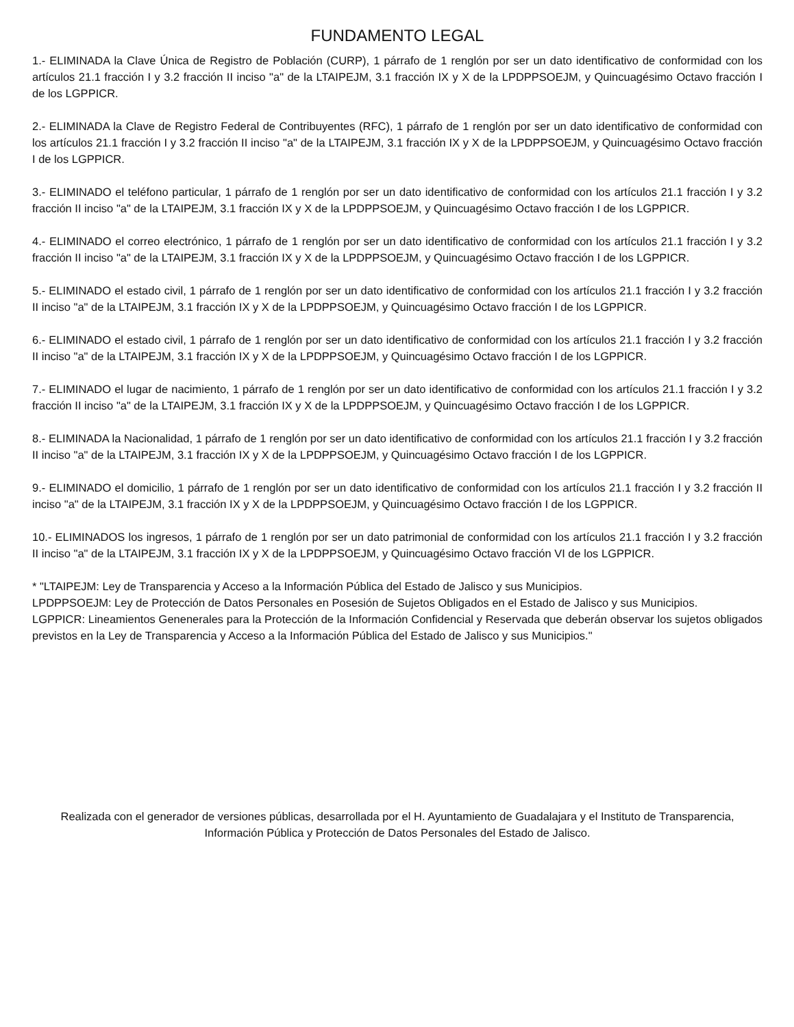FUNDAMENTO LEGAL
1.- ELIMINADA la Clave Única de Registro de Población (CURP), 1 párrafo de 1 renglón por ser un dato identificativo de conformidad con los artículos 21.1 fracción I y 3.2 fracción II inciso "a" de la LTAIPEJM, 3.1 fracción IX y X de la LPDPPSOEJM, y Quincuagésimo Octavo fracción I de los LGPPICR.
2.- ELIMINADA la Clave de Registro Federal de Contribuyentes (RFC), 1 párrafo de 1 renglón por ser un dato identificativo de conformidad con los artículos 21.1 fracción I y 3.2 fracción II inciso "a" de la LTAIPEJM, 3.1 fracción IX y X de la LPDPPSOEJM, y Quincuagésimo Octavo fracción I de los LGPPICR.
3.- ELIMINADO el teléfono particular, 1 párrafo de 1 renglón por ser un dato identificativo de conformidad con los artículos 21.1 fracción I y 3.2 fracción II inciso "a" de la LTAIPEJM, 3.1 fracción IX y X de la LPDPPSOEJM, y Quincuagésimo Octavo fracción I de los LGPPICR.
4.- ELIMINADO el correo electrónico, 1 párrafo de 1 renglón por ser un dato identificativo de conformidad con los artículos 21.1 fracción I y 3.2 fracción II inciso "a" de la LTAIPEJM, 3.1 fracción IX y X de la LPDPPSOEJM, y Quincuagésimo Octavo fracción I de los LGPPICR.
5.- ELIMINADO el estado civil, 1 párrafo de 1 renglón por ser un dato identificativo de conformidad con los artículos 21.1 fracción I y 3.2 fracción II inciso "a" de la LTAIPEJM, 3.1 fracción IX y X de la LPDPPSOEJM, y Quincuagésimo Octavo fracción I de los LGPPICR.
6.- ELIMINADO el estado civil, 1 párrafo de 1 renglón por ser un dato identificativo de conformidad con los artículos 21.1 fracción I y 3.2 fracción II inciso "a" de la LTAIPEJM, 3.1 fracción IX y X de la LPDPPSOEJM, y Quincuagésimo Octavo fracción I de los LGPPICR.
7.- ELIMINADO el lugar de nacimiento, 1 párrafo de 1 renglón por ser un dato identificativo de conformidad con los artículos 21.1 fracción I y 3.2 fracción II inciso "a" de la LTAIPEJM, 3.1 fracción IX y X de la LPDPPSOEJM, y Quincuagésimo Octavo fracción I de los LGPPICR.
8.- ELIMINADA la Nacionalidad, 1 párrafo de 1 renglón por ser un dato identificativo de conformidad con los artículos 21.1 fracción I y 3.2 fracción II inciso "a" de la LTAIPEJM, 3.1 fracción IX y X de la LPDPPSOEJM, y Quincuagésimo Octavo fracción I de los LGPPICR.
9.- ELIMINADO el domicilio, 1 párrafo de 1 renglón por ser un dato identificativo de conformidad con los artículos 21.1 fracción I y 3.2 fracción II inciso "a" de la LTAIPEJM, 3.1 fracción IX y X de la LPDPPSOEJM, y Quincuagésimo Octavo fracción I de los LGPPICR.
10.- ELIMINADOS los ingresos, 1 párrafo de 1 renglón por ser un dato patrimonial de conformidad con los artículos 21.1 fracción I y 3.2 fracción II inciso "a" de la LTAIPEJM, 3.1 fracción IX y X de la LPDPPSOEJM, y Quincuagésimo Octavo fracción VI de los LGPPICR.
* "LTAIPEJM: Ley de Transparencia y Acceso a la Información Pública del Estado de Jalisco y sus Municipios.
LPDPPSOEJM: Ley de Protección de Datos Personales en Posesión de Sujetos Obligados en el Estado de Jalisco y sus Municipios.
LGPPICR: Lineamientos Genenerales para la Protección de la Información Confidencial y Reservada que deberán observar los sujetos obligados previstos en la Ley de Transparencia y Acceso a la Información Pública del Estado de Jalisco y sus Municipios."
Realizada con el generador de versiones públicas, desarrollada por el H. Ayuntamiento de Guadalajara y el Instituto de Transparencia, Información Pública y Protección de Datos Personales del Estado de Jalisco.